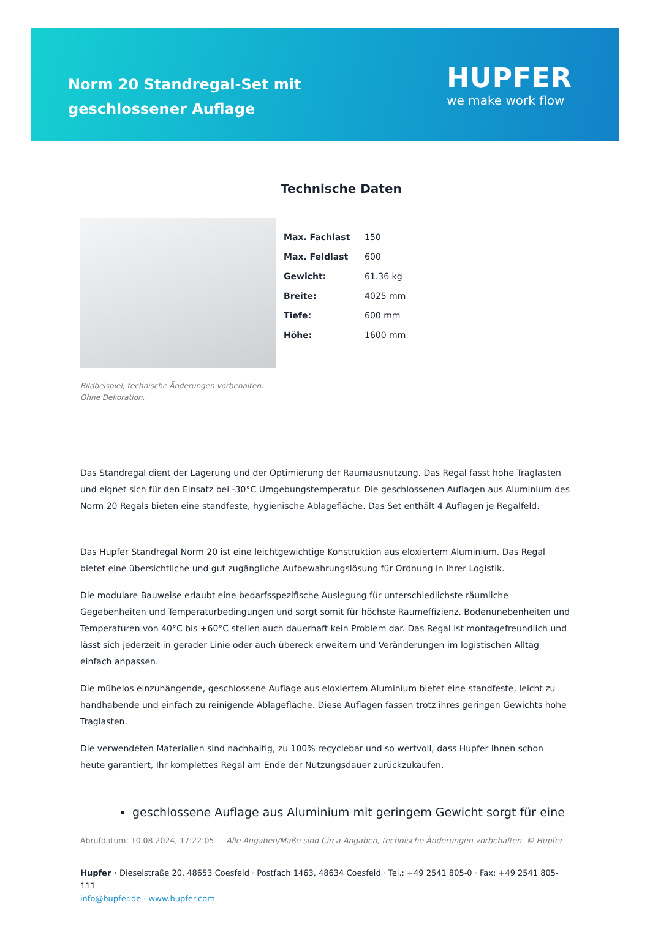Norm 20 Standregal-Set mit geschlossener Auflage
HUPFER
we make work flow
Bildbeispiel, technische Änderungen vorbehalten.
Ohne Dekoration.
Technische Daten
| Max. Fachlast | 150 |
| Max. Feldlast | 600 |
| Gewicht: | 61.36 kg |
| Breite: | 4025 mm |
| Tiefe: | 600 mm |
| Höhe: | 1600 mm |
Das Standregal dient der Lagerung und der Optimierung der Raumausnutzung. Das Regal fasst hohe Traglasten und eignet sich für den Einsatz bei -30°C Umgebungstemperatur. Die geschlossenen Auflagen aus Aluminium des Norm 20 Regals bieten eine standfeste, hygienische Ablagefläche. Das Set enthält 4 Auflagen je Regalfeld.
Das Hupfer Standregal Norm 20 ist eine leichtgewichtige Konstruktion aus eloxiertem Aluminium. Das Regal bietet eine übersichtliche und gut zugängliche Aufbewahrungslösung für Ordnung in Ihrer Logistik.
Die modulare Bauweise erlaubt eine bedarfsspezifische Auslegung für unterschiedlichste räumliche Gegebenheiten und Temperaturbedingungen und sorgt somit für höchste Raumeffizienz. Bodenunebenheiten und Temperaturen von 40°C bis +60°C stellen auch dauerhaft kein Problem dar. Das Regal ist montagefreundlich und lässt sich jederzeit in gerader Linie oder auch übereck erweitern und Veränderungen im logistischen Alltag einfach anpassen.
Die mühelos einzuhängende, geschlossene Auflage aus eloxiertem Aluminium bietet eine standfeste, leicht zu handhabende und einfach zu reinigende Ablagefläche. Diese Auflagen fassen trotz ihres geringen Gewichts hohe Traglasten.
Die verwendeten Materialien sind nachhaltig, zu 100% recyclebar und so wertvoll, dass Hupfer Ihnen schon heute garantiert, Ihr komplettes Regal am Ende der Nutzungsdauer zurückzukaufen.
geschlossene Auflage aus Aluminium mit geringem Gewicht sorgt für eine
Abrufdatum: 10.08.2024, 17:22:05 Alle Angaben/Maße sind Circa-Angaben, technische Änderungen vorbehalten. © Hupfer
Hupfer · Dieselstraße 20, 48653 Coesfeld · Postfach 1463, 48634 Coesfeld · Tel.: +49 2541 805-0 · Fax: +49 2541 805-111
info@hupfer.de · www.hupfer.com